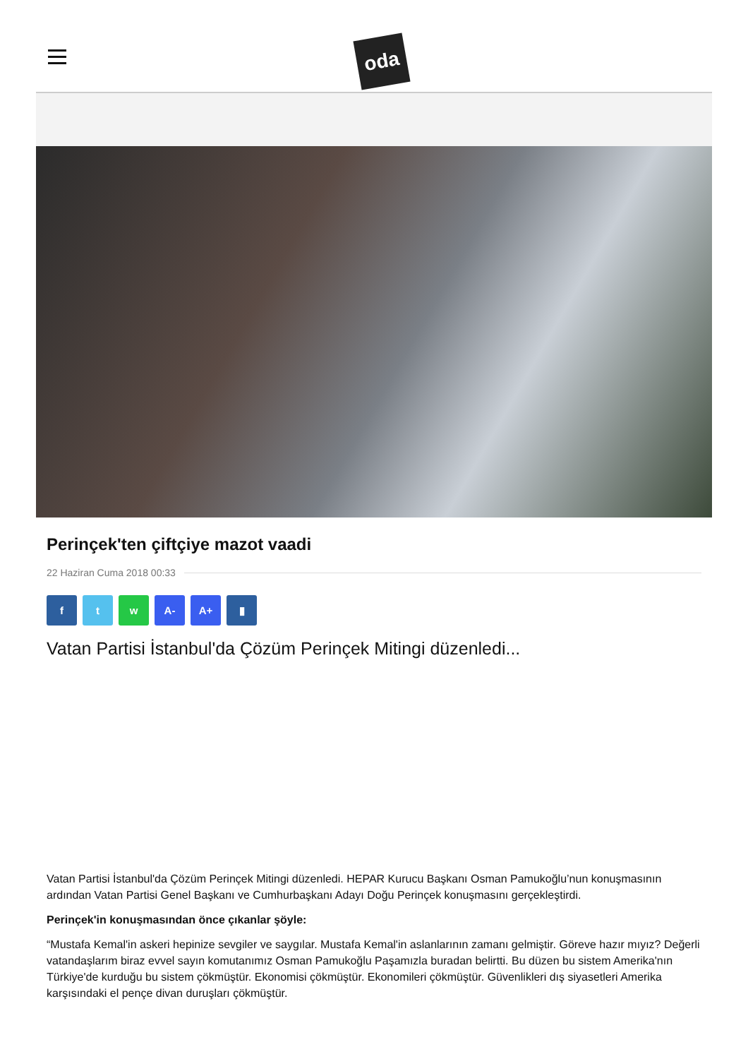oda
Perinçek'ten çiftçiye mazot vaadi
22 Haziran Cuma 2018 00:33
f t w A- A+ ▮
Vatan Partisi İstanbul'da Çözüm Perinçek Mitingi düzenledi...
Vatan Partisi İstanbul'da Çözüm Perinçek Mitingi düzenledi. HEPAR Kurucu Başkanı Osman Pamukoğlu’nun konuşmasının ardından Vatan Partisi Genel Başkanı ve Cumhurbaşkanı Adayı Doğu Perinçek konuşmasını gerçekleştirdi.
Perinçek'in konuşmasından önce çıkanlar şöyle:
“Mustafa Kemal'in askeri hepinize sevgiler ve saygılar. Mustafa Kemal'in aslanlarının zamanı gelmiştir. Göreve hazır mıyız? Değerli vatandaşlarım biraz evvel sayın komutanımız Osman Pamukoğlu Paşamızla buradan belirtti. Bu düzen bu sistem Amerika'nın Türkiye'de kurduğu bu sistem çökmüştür. Ekonomisi çökmüştür. Ekonomileri çökmüştür. Güvenlikleri dış siyasetleri Amerika karşısındaki el pençe divan duruşları çökmüştür.